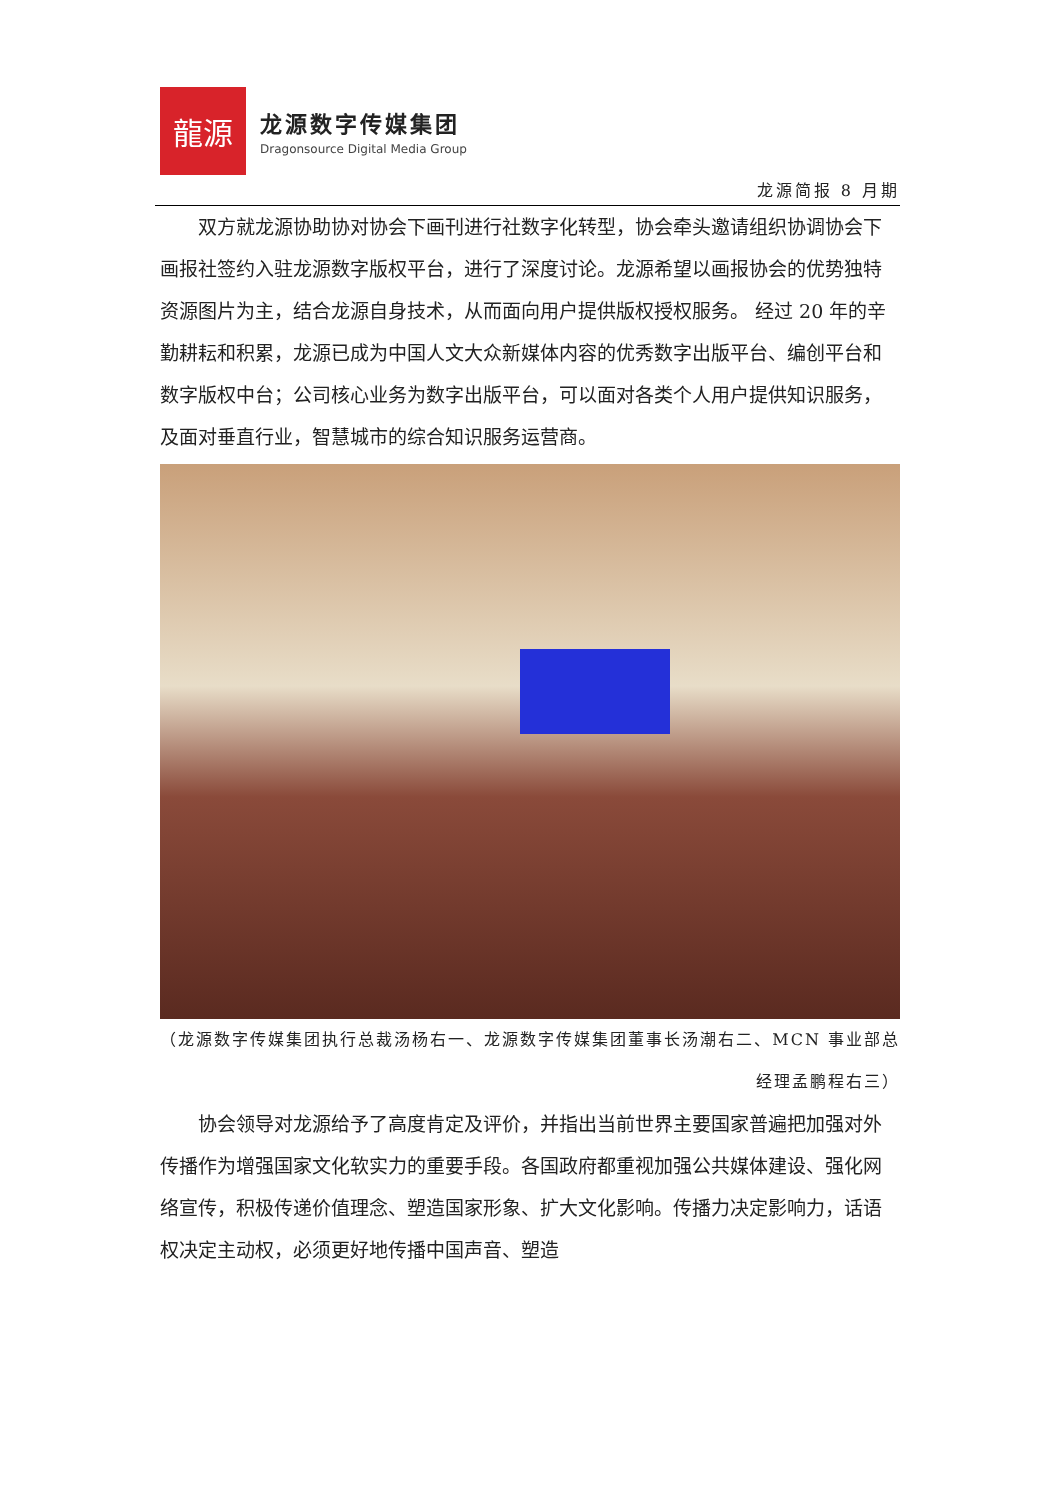龍源
龙源数字传媒集团
Dragonsource Digital Media Group
龙源简报 8 月期
双方就龙源协助协对协会下画刊进行社数字化转型，协会牵头邀请组织协调协会下画报社签约入驻龙源数字版权平台，进行了深度讨论。龙源希望以画报协会的优势独特资源图片为主，结合龙源自身技术，从而面向用户提供版权授权服务。 经过 20 年的辛勤耕耘和积累，龙源已成为中国人文大众新媒体内容的优秀数字出版平台、编创平台和数字版权中台；公司核心业务为数字出版平台，可以面对各类个人用户提供知识服务，及面对垂直行业，智慧城市的综合知识服务运营商。
（龙源数字传媒集团执行总裁汤杨右一、龙源数字传媒集团董事长汤潮右二、MCN 事业部总经理孟鹏程右三）
协会领导对龙源给予了高度肯定及评价，并指出当前世界主要国家普遍把加强对外传播作为增强国家文化软实力的重要手段。各国政府都重视加强公共媒体建设、强化网络宣传，积极传递价值理念、塑造国家形象、扩大文化影响。传播力决定影响力，话语权决定主动权，必须更好地传播中国声音、塑造